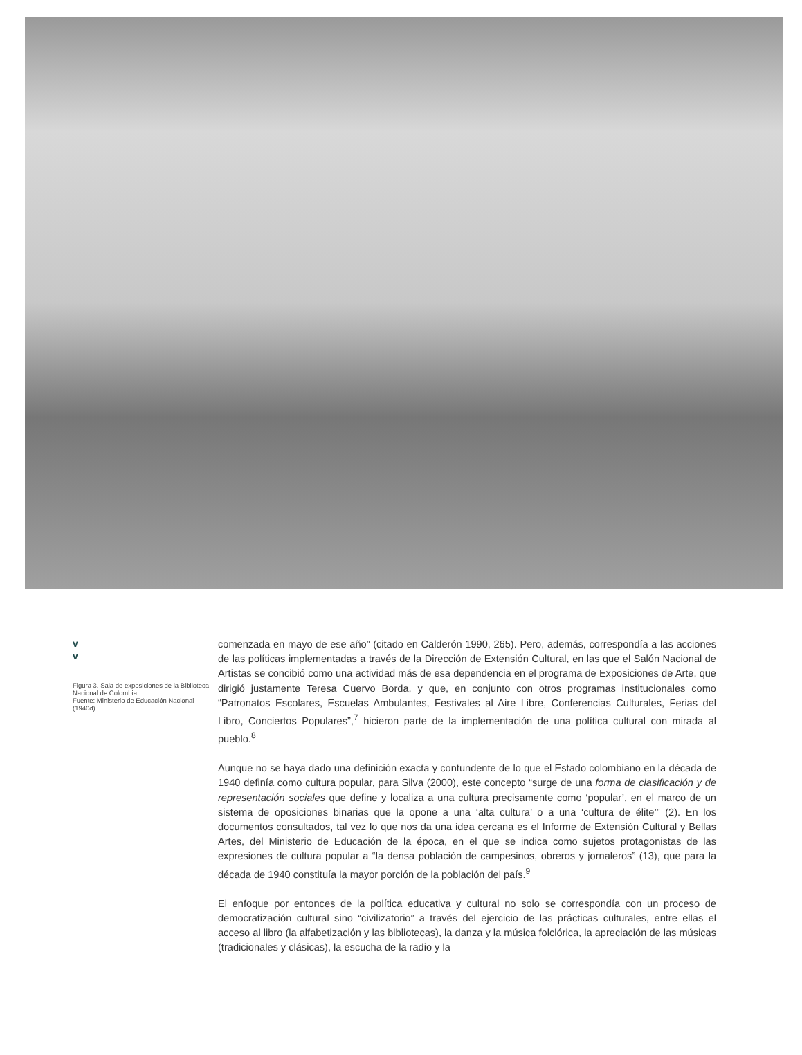v
v
Figura 3. Sala de exposiciones de la Biblioteca Nacional de Colombia
Fuente: Ministerio de Educación Nacional (1940d).
comenzada en mayo de ese año” (citado en Calderón 1990, 265). Pero, además, correspondía a las acciones de las políticas implementadas a través de la Dirección de Extensión Cultural, en las que el Salón Nacional de Artistas se concibió como una actividad más de esa dependencia en el programa de Exposiciones de Arte, que dirigió justamente Teresa Cuervo Borda, y que, en conjunto con otros programas institucionales como “Patronatos Escolares, Escuelas Ambulantes, Festivales al Aire Libre, Conferencias Culturales, Ferias del Libro, Conciertos Populares”,<sup>7</sup> hicieron parte de la implementación de una política cultural con mirada al pueblo.<sup>8</sup>
Aunque no se haya dado una definición exacta y contundente de lo que el Estado colombiano en la década de 1940 definía como cultura popular, para Silva (2000), este concepto “surge de una forma de clasificación y de representación sociales que define y localiza a una cultura precisamente como ‘popular’, en el marco de un sistema de oposiciones binarias que la opone a una ‘alta cultura’ o a una ‘cultura de élite’” (2). En los documentos consultados, tal vez lo que nos da una idea cercana es el Informe de Extensión Cultural y Bellas Artes, del Ministerio de Educación de la época, en el que se indica como sujetos protagonistas de las expresiones de cultura popular a “la densa población de campesinos, obreros y jornaleros” (13), que para la década de 1940 constituía la mayor porción de la población del país.<sup>9</sup>
El enfoque por entonces de la política educativa y cultural no solo se correspondía con un proceso de democratización cultural sino “civilizatorio” a través del ejercicio de las prácticas culturales, entre ellas el acceso al libro (la alfabetización y las bibliotecas), la danza y la música folclórica, la apreciación de las músicas (tradicionales y clásicas), la escucha de la radio y la